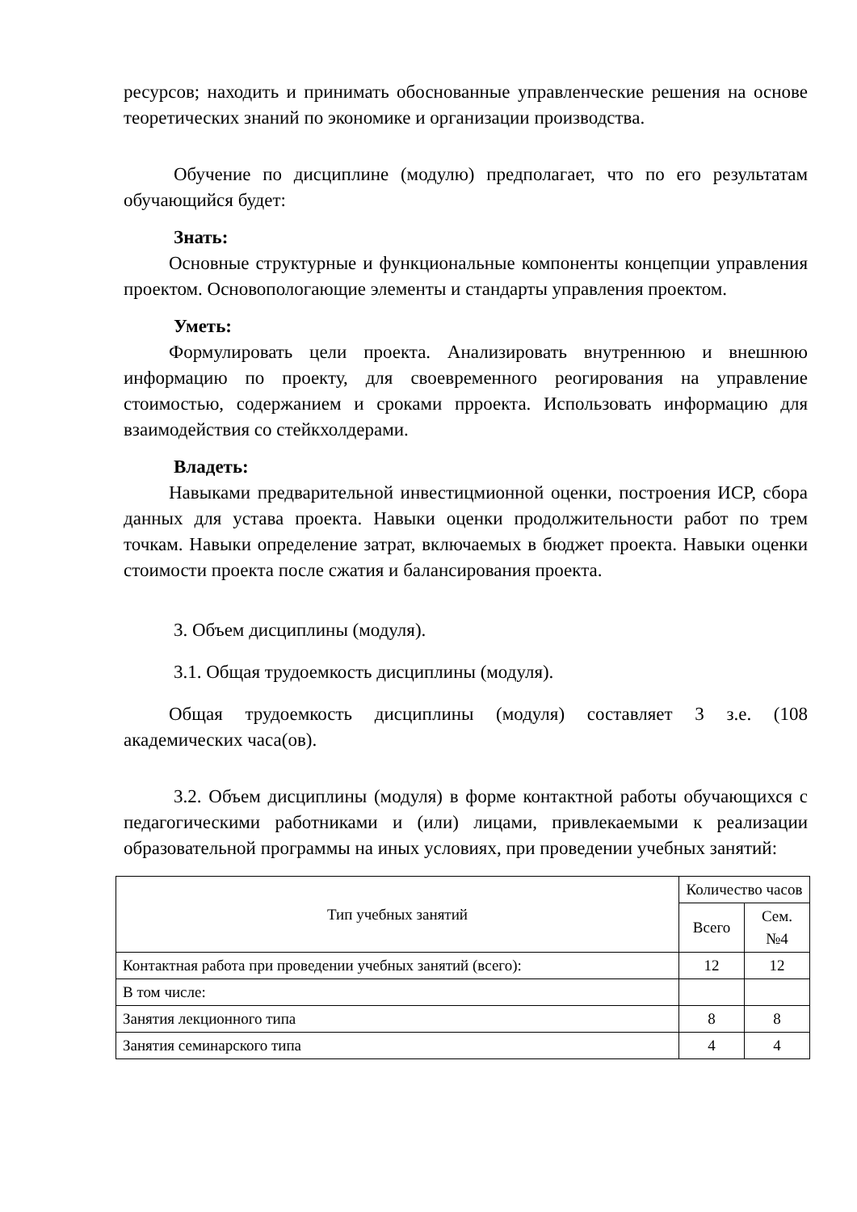ресурсов; находить и принимать обоснованные управленческие решения на основе теоретических знаний по экономике и организации производства.
Обучение по дисциплине (модулю) предполагает, что по его результатам обучающийся будет:
Знать:
Основные структурные и функциональные компоненты концепции управления проектом. Основопологающие элементы и стандарты управления проектом.
Уметь:
Формулировать цели проекта. Анализировать внутреннюю и внешнюю информацию по проекту, для своевременного реогирования на управление стоимостью, содержанием и сроками прроекта. Использовать информацию для взаимодействия со стейкхолдерами.
Владеть:
Навыками предварительной инвестицмионной оценки, построения ИСР, сбора данных для устава проекта. Навыки оценки продолжительности работ по трем точкам. Навыки определение затрат, включаемых в бюджет проекта. Навыки оценки стоимости проекта после сжатия и балансирования проекта.
3. Объем дисциплины (модуля).
3.1. Общая трудоемкость дисциплины (модуля).
Общая трудоемкость дисциплины (модуля) составляет 3 з.е. (108 академических часа(ов).
3.2. Объем дисциплины (модуля) в форме контактной работы обучающихся с педагогическими работниками и (или) лицами, привлекаемыми к реализации образовательной программы на иных условиях, при проведении учебных занятий:
| Тип учебных занятий | Количество часов | |
| --- | --- | --- |
| | Всего | Сем. №4 |
| Контактная работа при проведении учебных занятий (всего): | 12 | 12 |
| В том числе: | | |
| Занятия лекционного типа | 8 | 8 |
| Занятия семинарского типа | 4 | 4 |